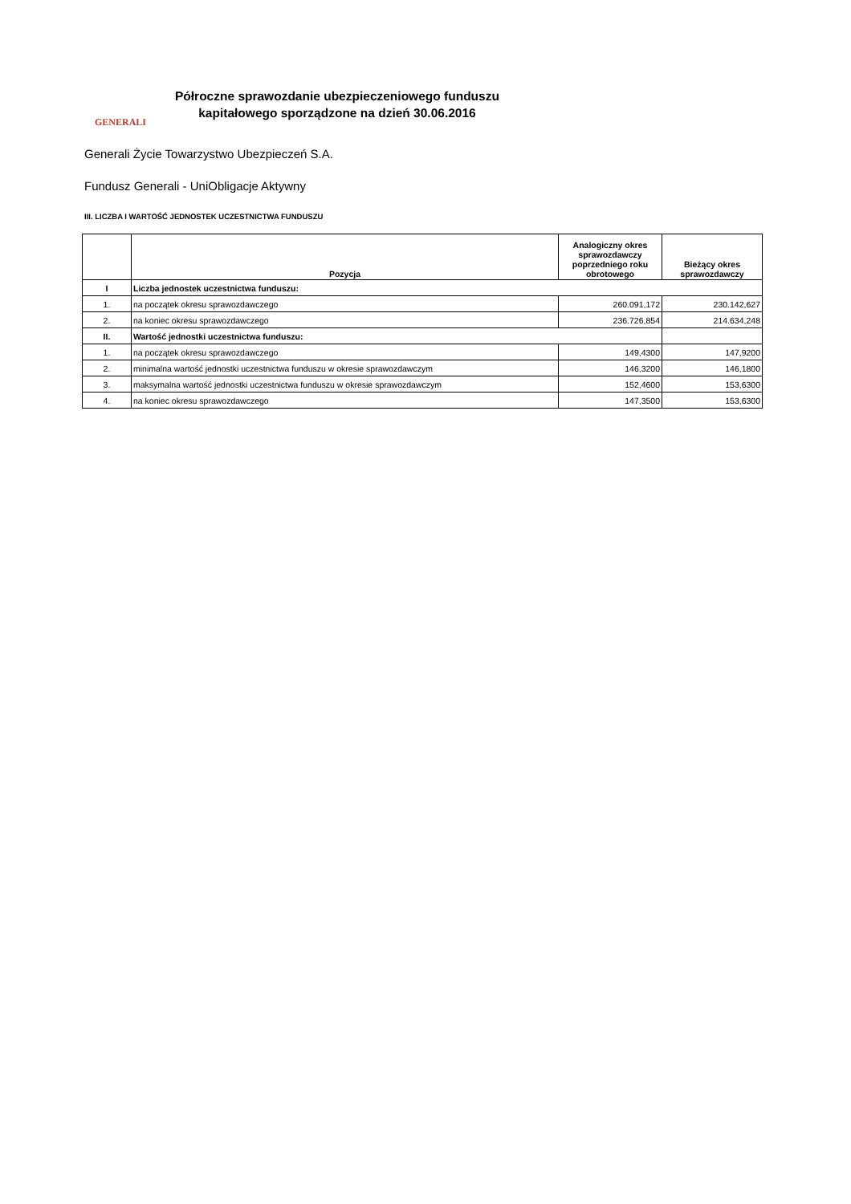GENERALI
Półroczne sprawozdanie ubezpieczeniowego funduszu
kapitałowego sporządzone na dzień 30.06.2016
Generali Życie Towarzystwo Ubezpieczeń S.A.
Fundusz Generali - UniObligacje Aktywny
III. LICZBA I WARTOŚĆ JEDNOSTEK UCZESTNICTWA FUNDUSZU
| | Pozycja | Analogiczny okres sprawozdawczy poprzedniego roku obrotowego | Bieżący okres sprawozdawczy |
| --- | --- | --- | --- |
| I | Liczba jednostek uczestnictwa funduszu: | | |
| 1. | na początek okresu sprawozdawczego | 260.091,172 | 230.142,627 |
| 2. | na koniec okresu sprawozdawczego | 236.726,854 | 214.634,248 |
| II. | Wartość jednostki uczestnictwa funduszu: | | |
| 1. | na początek okresu sprawozdawczego | 149,4300 | 147,9200 |
| 2. | minimalna wartość jednostki uczestnictwa funduszu w okresie sprawozdawczym | 146,3200 | 146,1800 |
| 3. | maksymalna wartość jednostki uczestnictwa funduszu w okresie sprawozdawczym | 152,4600 | 153,6300 |
| 4. | na koniec okresu sprawozdawczego | 147,3500 | 153,6300 |